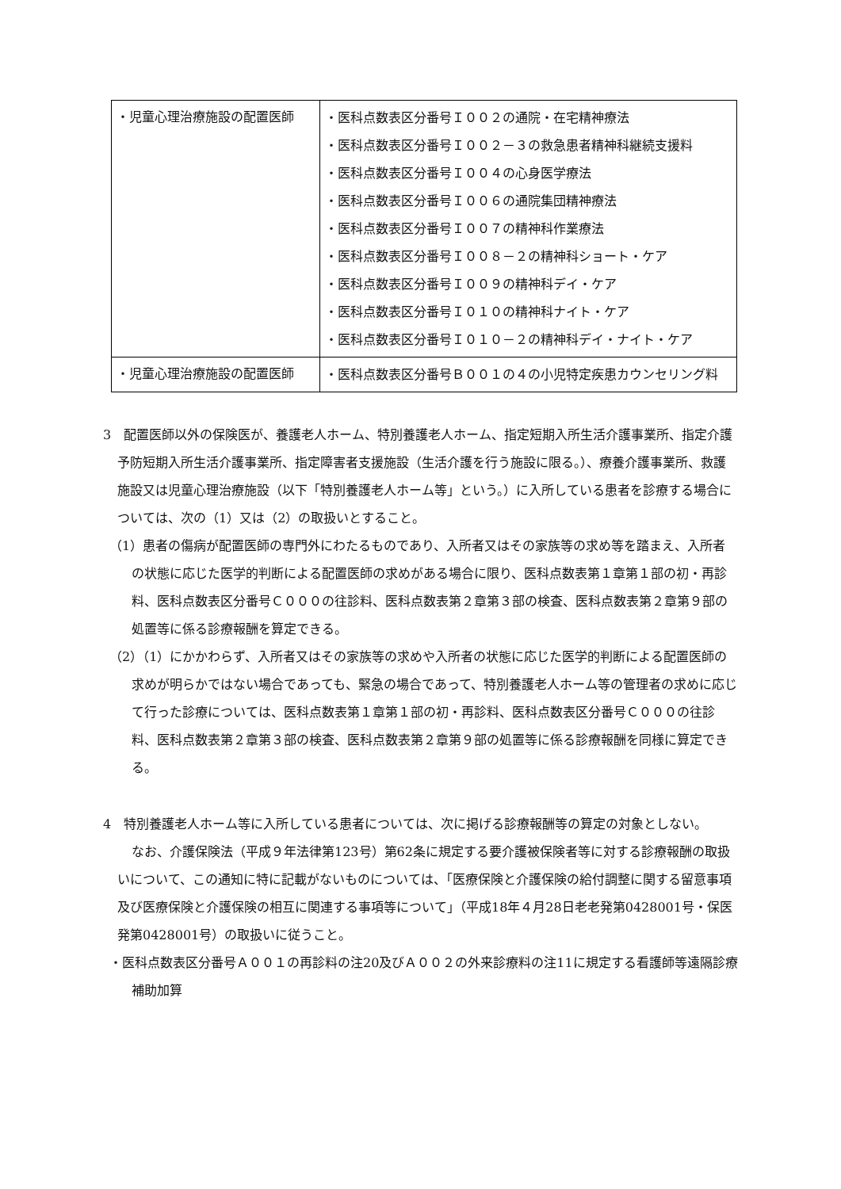| ・児童心理治療施設の配置医師 | ・医科点数表区分番号Ｉ００２の通院・在宅精神療法 ・医科点数表区分番号Ｉ００２－３の救急患者精神科継続支援料 ・医科点数表区分番号Ｉ００４の心身医学療法 ・医科点数表区分番号Ｉ００６の通院集団精神療法 ・医科点数表区分番号Ｉ００７の精神科作業療法 ・医科点数表区分番号Ｉ００８－２の精神科ショート・ケア ・医科点数表区分番号Ｉ００９の精神科デイ・ケア ・医科点数表区分番号Ｉ０１０の精神科ナイト・ケア ・医科点数表区分番号Ｉ０１０－２の精神科デイ・ナイト・ケア |
| ・児童心理治療施設の配置医師 | ・医科点数表区分番号Ｂ００１の４の小児特定疾患カウンセリング料 |
3　配置医師以外の保険医が、養護老人ホーム、特別養護老人ホーム、指定短期入所生活介護事業所、指定介護予防短期入所生活介護事業所、指定障害者支援施設（生活介護を行う施設に限る。）、療養介護事業所、救護施設又は児童心理治療施設（以下「特別養護老人ホーム等」という。）に入所している患者を診療する場合については、次の（1）又は（2）の取扱いとすること。
（1）患者の傷病が配置医師の専門外にわたるものであり、入所者又はその家族等の求め等を踏まえ、入所者の状態に応じた医学的判断による配置医師の求めがある場合に限り、医科点数表第１章第１部の初・再診料、医科点数表区分番号Ｃ０００の往診料、医科点数表第２章第３部の検査、医科点数表第２章第９部の処置等に係る診療報酬を算定できる。
（2）（1）にかかわらず、入所者又はその家族等の求めや入所者の状態に応じた医学的判断による配置医師の求めが明らかではない場合であっても、緊急の場合であって、特別養護老人ホーム等の管理者の求めに応じて行った診療については、医科点数表第１章第１部の初・再診料、医科点数表区分番号Ｃ０００の往診料、医科点数表第２章第３部の検査、医科点数表第２章第９部の処置等に係る診療報酬を同様に算定できる。
4　特別養護老人ホーム等に入所している患者については、次に掲げる診療報酬等の算定の対象としない。
なお、介護保険法（平成９年法律第123号）第62条に規定する要介護被保険者等に対する診療報酬の取扱いについて、この通知に特に記載がないものについては、「医療保険と介護保険の給付調整に関する留意事項及び医療保険と介護保険の相互に関連する事項等について」（平成18年４月28日老老発第0428001号・保医発第0428001号）の取扱いに従うこと。
・医科点数表区分番号Ａ００１の再診料の注20及びＡ００２の外来診療料の注11に規定する看護師等遠隔診療補助加算